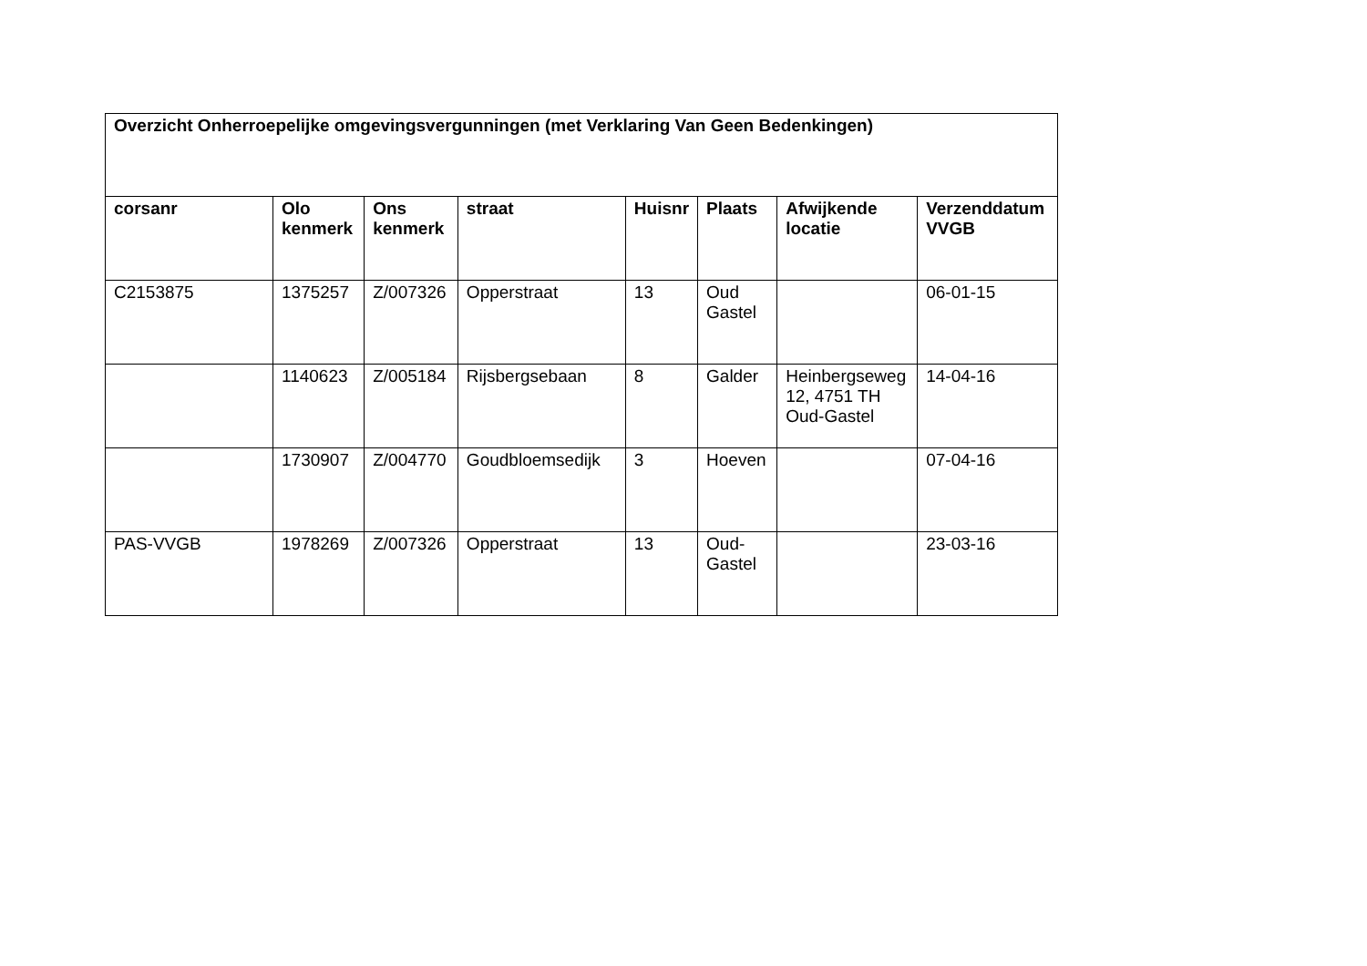| Overzicht Onherroepelijke omgevingsvergunningen (met Verklaring Van Geen Bedenkingen) | | | | | | | |
| --- | --- | --- | --- | --- | --- | --- | --- |
| corsanr | Olo kenmerk | Ons kenmerk | straat | Huisnr | Plaats | Afwijkende locatie | Verzenddatum VVGB |
| C2153875 | 1375257 | Z/007326 | Opperstraat | 13 | Oud Gastel | | 06-01-15 |
| | 1140623 | Z/005184 | Rijsbergsebaan | 8 | Galder | Heinbergseweg 12, 4751 TH Oud-Gastel | 14-04-16 |
| | 1730907 | Z/004770 | Goudbloemsedijk | 3 | Hoeven | | 07-04-16 |
| PAS-VVGB | 1978269 | Z/007326 | Opperstraat | 13 | Oud-Gastel | | 23-03-16 |